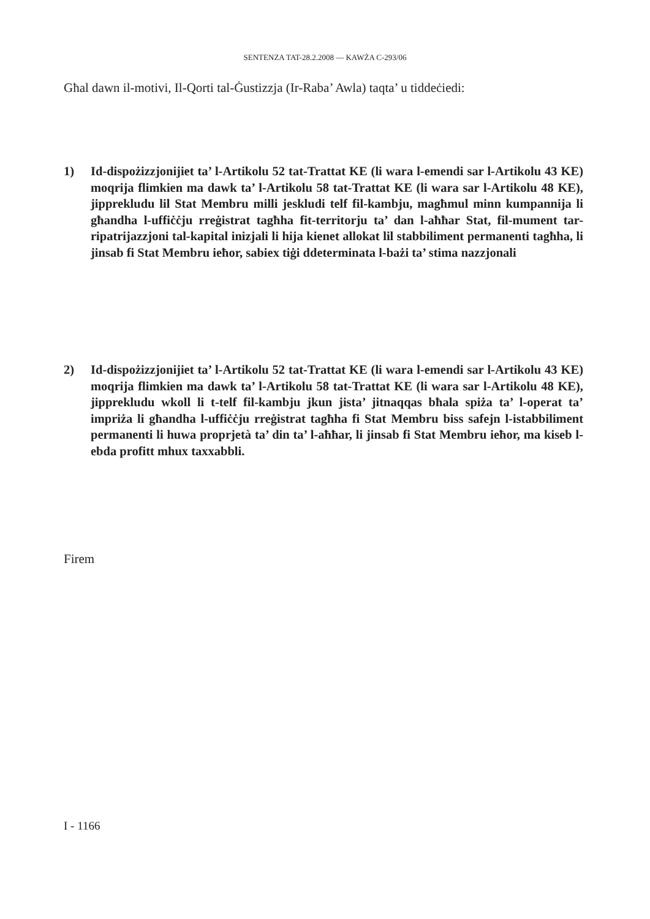SENTENZA TAT-28.2.2008 — KAWŻA C-293/06
Għal dawn il-motivi, Il-Qorti tal-Ġustizzja (Ir-Raba’ Awla) taqta’ u tiddeċiedi:
1) Id-dispożizzjonijiet ta’ l-Artikolu 52 tat-Trattat KE (li wara l-emendi sar l-Artikolu 43 KE) moqrija flimkien ma dawk ta’ l-Artikolu 58 tat-Trattat KE (li wara sar l-Artikolu 48 KE), jipprekludu lil Stat Membru milli jeskludi telf fil-kambju, magħmul minn kumpannija li għandha l-uffiċċju rreġistrat tagħha fit-territorju ta’ dan l-aħħar Stat, fil-mument tar-ripatrijazzjoni tal-kapital inizjali li hija kienet allokat lil stabbiliment permanenti tagħha, li jinsab fi Stat Membru ieħor, sabiex tiġi ddeterminata l-bażi ta’ stima nazzjonali
2) Id-dispożizzjonijiet ta’ l-Artikolu 52 tat-Trattat KE (li wara l-emendi sar l-Artikolu 43 KE) moqrija flimkien ma dawk ta’ l-Artikolu 58 tat-Trattat KE (li wara sar l-Artikolu 48 KE), jipprekludu wkoll li t-telf fil-kambju jkun jista’ jitnaqqas bħala spiża ta’ l-operat ta’ impriża li għandha l-uffiċċju rreġistrat tagħha fi Stat Membru biss safejn l-istabbiliment permanenti li huwa proprjetà ta’ din ta’ l-aħħar, li jinsab fi Stat Membru ieħor, ma kiseb l-ebda profitt mhux taxxabbli.
Firem
I - 1166